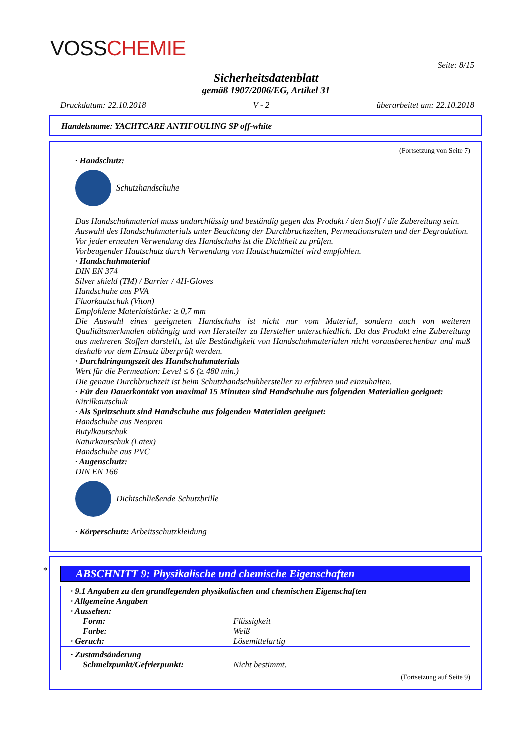VOSS CHEMIE
Seite: 8/15
Sicherheitsdatenblatt
gemäß 1907/2006/EG, Artikel 31
Druckdatum: 22.10.2018 V - 2 überarbeitet am: 22.10.2018
Handelsname: YACHTCARE ANTIFOULING SP off-white
(Fortsetzung von Seite 7)
· Handschutz:
Schutzhandschuhe
Das Handschuhmaterial muss undurchlässig und beständig gegen das Produkt / den Stoff / die Zubereitung sein.
Auswahl des Handschuhmaterials unter Beachtung der Durchbruchzeiten, Permeationsraten und der Degradation.
Vor jeder erneuten Verwendung des Handschuhs ist die Dichtheit zu prüfen.
Vorbeugender Hautschutz durch Verwendung von Hautschutzmittel wird empfohlen.
· Handschuhmaterial
DIN EN 374
Silver shield (TM) / Barrier / 4H-Gloves
Handschuhe aus PVA
Fluorkautschuk (Viton)
Empfohlene Materialstärke: ≥ 0,7 mm
Die Auswahl eines geeigneten Handschuhs ist nicht nur vom Material, sondern auch von weiteren Qualitätsmerkmalen abhängig und von Hersteller zu Hersteller unterschiedlich. Da das Produkt eine Zubereitung aus mehreren Stoffen darstellt, ist die Beständigkeit von Handschuhmaterialen nicht vorausberechenbar und muß deshalb vor dem Einsatz überprüft werden.
· Durchdringungszeit des Handschuhmaterials
Wert für die Permeation: Level ≤ 6 (≥ 480 min.)
Die genaue Durchbruchzeit ist beim Schutzhandschuhhersteller zu erfahren und einzuhalten.
· Für den Dauerkontakt von maximal 15 Minuten sind Handschuhe aus folgenden Materialien geeignet:
Nitrilkautschuk
· Als Spritzschutz sind Handschuhe aus folgenden Materialen geeignet:
Handschuhe aus Neopren
Butylkautschuk
Naturkautschuk (Latex)
Handschuhe aus PVC
· Augenschutz:
DIN EN 166
Dichtschließende Schutzbrille
· Körperschutz: Arbeitsschutzkleidung
ABSCHNITT 9: Physikalische und chemische Eigenschaften
| · 9.1 Angaben zu den grundlegenden physikalischen und chemischen Eigenschaften | |
| · Allgemeine Angaben | |
| · Aussehen: | |
| Form: | Flüssigkeit |
| Farbe: | Weiß |
| · Geruch: | Lösemittelartig |
| · Zustandsänderung | |
| Schmelzpunkt/Gefrierpunkt: | Nicht bestimmt. |
(Fortsetzung auf Seite 9)
*